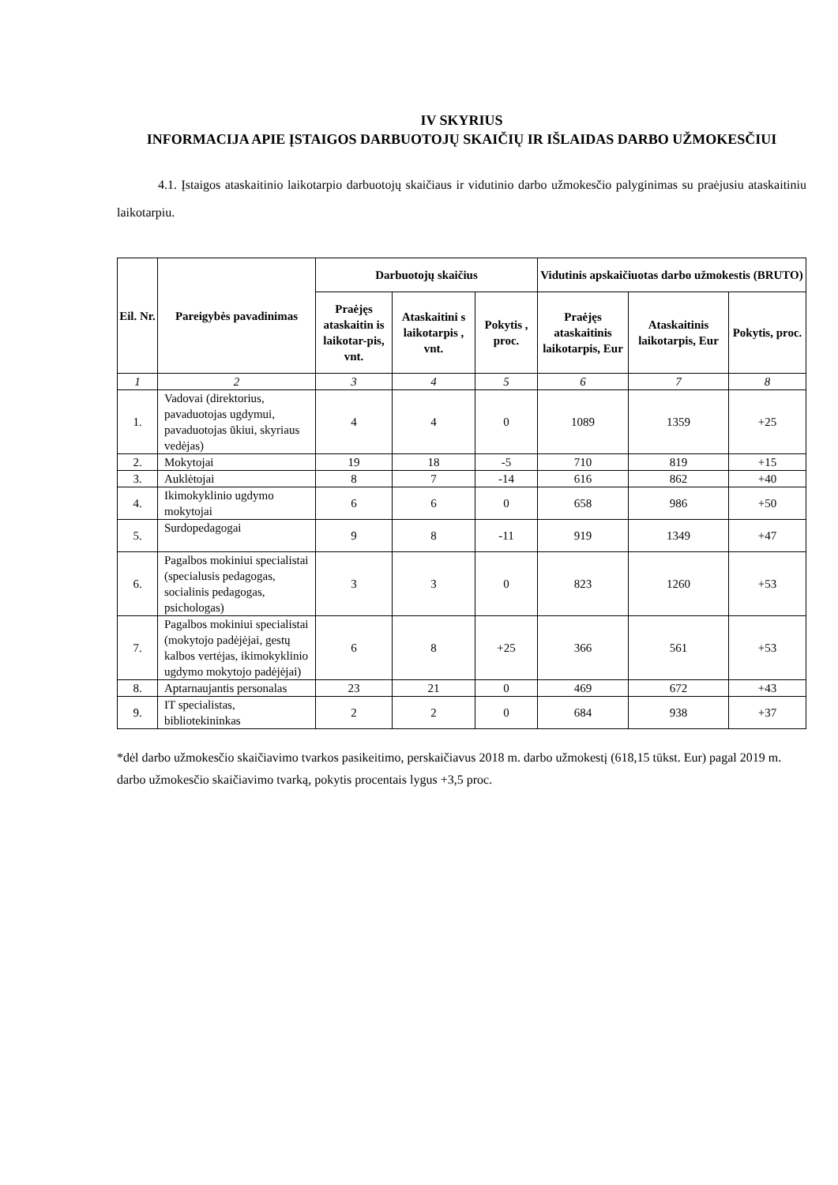IV SKYRIUS
INFORMACIJA APIE ĮSTAIGOS DARBUOTOJŲ SKAIČIŲ IR IŠLAIDAS DARBO UŽMOKESČIUI
4.1. Įstaigos ataskaitinio laikotarpio darbuotojų skaičiaus ir vidutinio darbo užmokesčio palyginimas su praėjusiu ataskaitiniu laikotarpiu.
| Eil. Nr. | Pareigybės pavadinimas | Darbuotojų skaičius | | | Vidutinis apskaičiuotas darbo užmokestis (BRUTO) | | |
| --- | --- | --- | --- | --- | --- | --- | --- |
| | | Praėjęs ataskaitin is laikotar-pis, vnt. | Ataskaitini s laikotarpis , vnt. | Pokytis , proc. | Praėjęs ataskaitinis laikotarpis, Eur | Ataskaitinis laikotarpis, Eur | Pokytis, proc. |
| 1 | 2 | 3 | 4 | 5 | 6 | 7 | 8 |
| 1. | Vadovai (direktorius, pavaduotojas ugdymui, pavaduotojas ūkiui, skyriaus vedėjas) | 4 | 4 | 0 | 1089 | 1359 | +25 |
| 2. | Mokytojai | 19 | 18 | -5 | 710 | 819 | +15 |
| 3. | Auklėtojai | 8 | 7 | -14 | 616 | 862 | +40 |
| 4. | Ikimokyklinio ugdymo mokytojai | 6 | 6 | 0 | 658 | 986 | +50 |
| 5. | Surdopedagogai | 9 | 8 | -11 | 919 | 1349 | +47 |
| 6. | Pagalbos mokiniui specialistai (specialusis pedagogas, socialinis pedagogas, psichologas) | 3 | 3 | 0 | 823 | 1260 | +53 |
| 7. | Pagalbos mokiniui specialistai (mokytojo padėjėjai, gestų kalbos vertėjas, ikimokyklinio ugdymo mokytojo padėjėjai) | 6 | 8 | +25 | 366 | 561 | +53 |
| 8. | Aptarnaujantis personalas | 23 | 21 | 0 | 469 | 672 | +43 |
| 9. | IT specialistas, bibliotekininkas | 2 | 2 | 0 | 684 | 938 | +37 |
*dėl darbo užmokesčio skaičiavimo tvarkos pasikeitimo, perskaičiavus 2018 m. darbo užmokestį (618,15 tūkst. Eur) pagal 2019 m. darbo užmokesčio skaičiavimo tvarką, pokytis procentais lygus +3,5 proc.